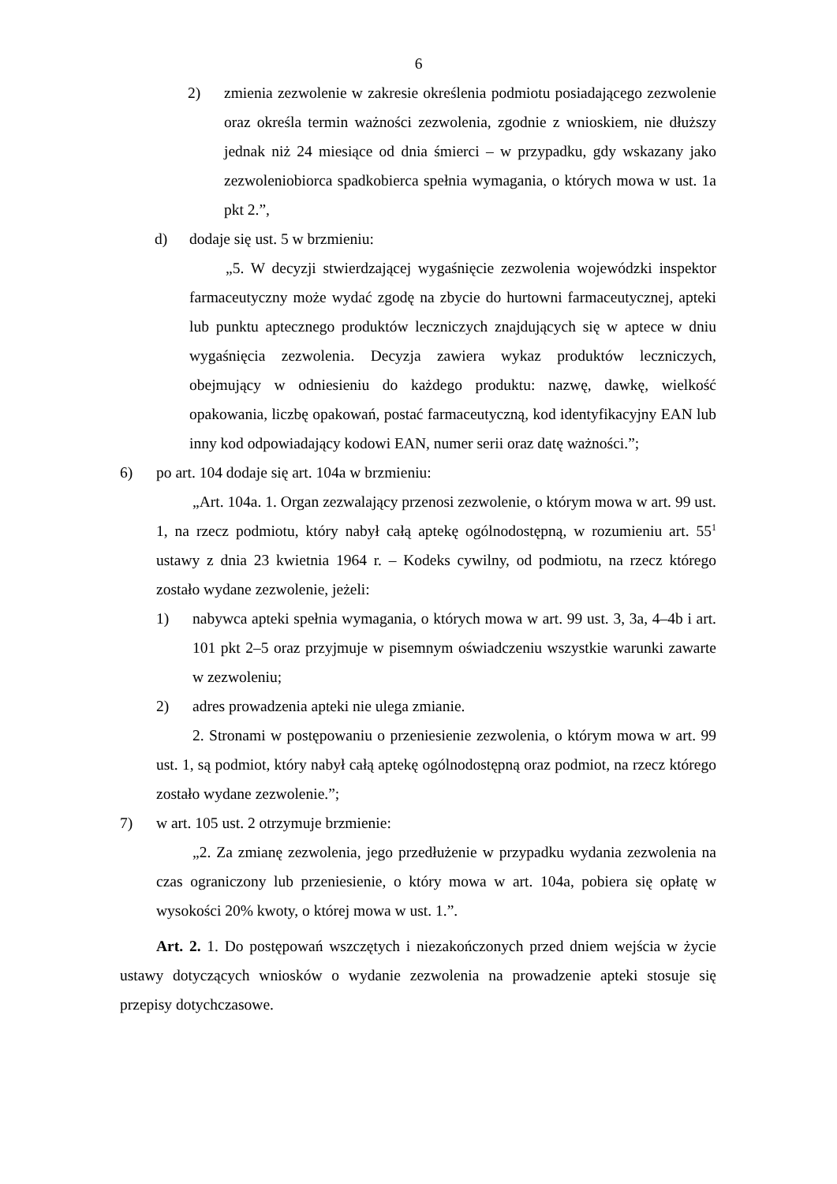6
2) zmienia zezwolenie w zakresie określenia podmiotu posiadającego zezwolenie oraz określa termin ważności zezwolenia, zgodnie z wnioskiem, nie dłuższy jednak niż 24 miesiące od dnia śmierci – w przypadku, gdy wskazany jako zezwoleniobiorca spadkobierca spełnia wymagania, o których mowa w ust. 1a pkt 2.”,
d) dodaje się ust. 5 w brzmieniu:
„5. W decyzji stwierdzającej wygaśnięcie zezwolenia wojewódzki inspektor farmaceutyczny może wydać zgodę na zbycie do hurtowni farmaceutycznej, apteki lub punktu aptecznego produktów leczniczych znajdujących się w aptece w dniu wygaśnięcia zezwolenia. Decyzja zawiera wykaz produktów leczniczych, obejmujący w odniesieniu do każdego produktu: nazwę, dawkę, wielkość opakowania, liczbę opakowań, postać farmaceutyczną, kod identyfikacyjny EAN lub inny kod odpowiadający kodowi EAN, numer serii oraz datę ważności.”;
6) po art. 104 dodaje się art. 104a w brzmieniu:
„Art. 104a. 1. Organ zezwalający przenosi zezwolenie, o którym mowa w art. 99 ust. 1, na rzecz podmiotu, który nabył całą aptekę ogólnodostępną, w rozumieniu art. 55<sup>1</sup> ustawy z dnia 23 kwietnia 1964 r. – Kodeks cywilny, od podmiotu, na rzecz którego zostało wydane zezwolenie, jeżeli:
1) nabywca apteki spełnia wymagania, o których mowa w art. 99 ust. 3, 3a, 4–4b i art. 101 pkt 2–5 oraz przyjmuje w pisemnym oświadczeniu wszystkie warunki zawarte w zezwoleniu;
2) adres prowadzenia apteki nie ulega zmianie.
2. Stronami w postępowaniu o przeniesienie zezwolenia, o którym mowa w art. 99 ust. 1, są podmiot, który nabył całą aptekę ogólnodostępną oraz podmiot, na rzecz którego zostało wydane zezwolenie.”;
7) w art. 105 ust. 2 otrzymuje brzmienie:
„2. Za zmianę zezwolenia, jego przedłużenie w przypadku wydania zezwolenia na czas ograniczony lub przeniesienie, o który mowa w art. 104a, pobiera się opłatę w wysokości 20% kwoty, o której mowa w ust. 1.”.
Art. 2. 1. Do postępowań wszczętych i niezakończonych przed dniem wejścia w życie ustawy dotyczących wniosków o wydanie zezwolenia na prowadzenie apteki stosuje się przepisy dotychczasowe.